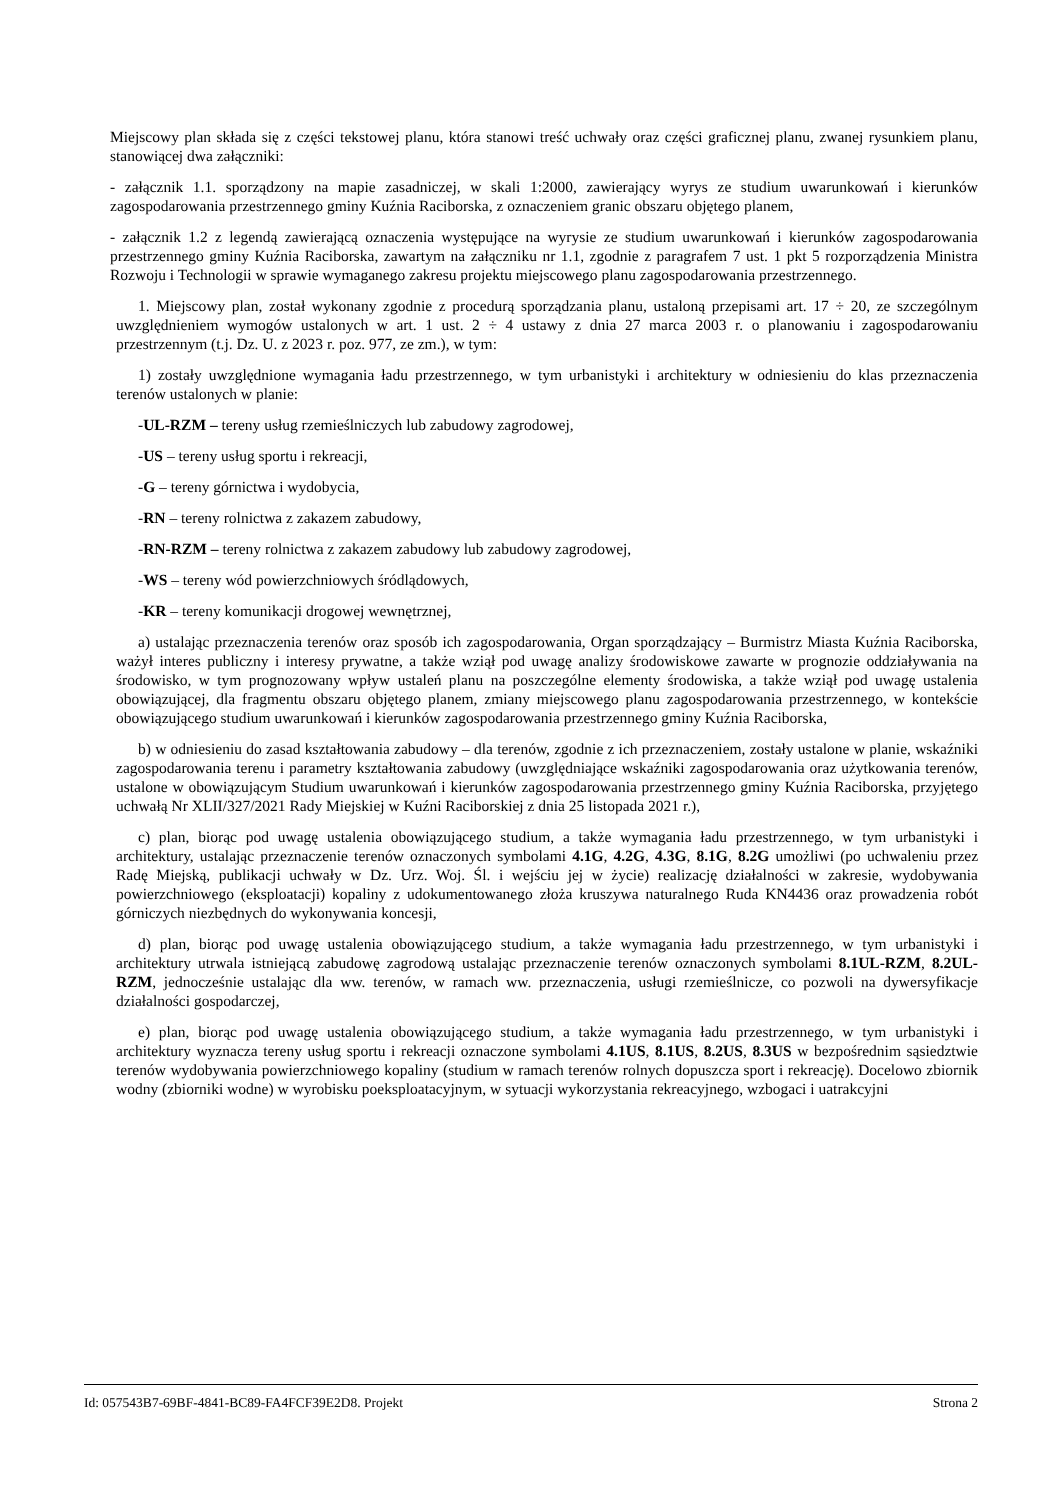Miejscowy plan składa się z części tekstowej planu, która stanowi treść uchwały oraz części graficznej planu, zwanej rysunkiem planu, stanowiącej dwa załączniki:
- załącznik 1.1. sporządzony na mapie zasadniczej, w skali 1:2000, zawierający wyrys ze studium uwarunkowań i kierunków zagospodarowania przestrzennego gminy Kuźnia Raciborska, z oznaczeniem granic obszaru objętego planem,
- załącznik 1.2 z legendą zawierającą oznaczenia występujące na wyrysie ze studium uwarunkowań i kierunków zagospodarowania przestrzennego gminy Kuźnia Raciborska, zawartym na załączniku nr 1.1, zgodnie z paragrafem 7 ust. 1 pkt 5 rozporządzenia Ministra Rozwoju i Technologii w sprawie wymaganego zakresu projektu miejscowego planu zagospodarowania przestrzennego.
1. Miejscowy plan, został wykonany zgodnie z procedurą sporządzania planu, ustaloną przepisami art. 17 ÷ 20, ze szczególnym uwzględnieniem wymogów ustalonych w art. 1 ust. 2 ÷ 4 ustawy z dnia 27 marca 2003 r. o planowaniu i zagospodarowaniu przestrzennym (t.j. Dz. U. z 2023 r. poz. 977, ze zm.), w tym:
1) zostały uwzględnione wymagania ładu przestrzennego, w tym urbanistyki i architektury w odniesieniu do klas przeznaczenia terenów ustalonych w planie:
-UL-RZM – tereny usług rzemieślniczych lub zabudowy zagrodowej,
-US – tereny usług sportu i rekreacji,
-G – tereny górnictwa i wydobycia,
-RN – tereny rolnictwa z zakazem zabudowy,
-RN-RZM – tereny rolnictwa z zakazem zabudowy lub zabudowy zagrodowej,
-WS – tereny wód powierzchniowych śródlądowych,
-KR – tereny komunikacji drogowej wewnętrznej,
a) ustalając przeznaczenia terenów oraz sposób ich zagospodarowania, Organ sporządzający – Burmistrz Miasta Kuźnia Raciborska, ważył interes publiczny i interesy prywatne, a także wziął pod uwagę analizy środowiskowe zawarte w prognozie oddziaływania na środowisko, w tym prognozowany wpływ ustaleń planu na poszczególne elementy środowiska, a także wziął pod uwagę ustalenia obowiązującej, dla fragmentu obszaru objętego planem, zmiany miejscowego planu zagospodarowania przestrzennego, w kontekście obowiązującego studium uwarunkowań i kierunków zagospodarowania przestrzennego gminy Kuźnia Raciborska,
b) w odniesieniu do zasad kształtowania zabudowy – dla terenów, zgodnie z ich przeznaczeniem, zostały ustalone w planie, wskaźniki zagospodarowania terenu i parametry kształtowania zabudowy (uwzględniające wskaźniki zagospodarowania oraz użytkowania terenów, ustalone w obowiązującym Studium uwarunkowań i kierunków zagospodarowania przestrzennego gminy Kuźnia Raciborska, przyjętego uchwałą Nr XLII/327/2021 Rady Miejskiej w Kuźni Raciborskiej z dnia 25 listopada 2021 r.),
c) plan, biorąc pod uwagę ustalenia obowiązującego studium, a także wymagania ładu przestrzennego, w tym urbanistyki i architektury, ustalając przeznaczenie terenów oznaczonych symbolami 4.1G, 4.2G, 4.3G, 8.1G, 8.2G umożliwi (po uchwaleniu przez Radę Miejską, publikacji uchwały w Dz. Urz. Woj. Śl. i wejściu jej w życie) realizację działalności w zakresie, wydobywania powierzchniowego (eksploatacji) kopaliny z udokumentowanego złoża kruszywa naturalnego Ruda KN4436 oraz prowadzenia robót górniczych niezbędnych do wykonywania koncesji,
d) plan, biorąc pod uwagę ustalenia obowiązującego studium, a także wymagania ładu przestrzennego, w tym urbanistyki i architektury utrwala istniejącą zabudowę zagrodową ustalając przeznaczenie terenów oznaczonych symbolami 8.1UL-RZM, 8.2UL-RZM, jednocześnie ustalając dla ww. terenów, w ramach ww. przeznaczenia, usługi rzemieślnicze, co pozwoli na dywersyfikacje działalności gospodarczej,
e) plan, biorąc pod uwagę ustalenia obowiązującego studium, a także wymagania ładu przestrzennego, w tym urbanistyki i architektury wyznacza tereny usług sportu i rekreacji oznaczone symbolami 4.1US, 8.1US, 8.2US, 8.3US w bezpośrednim sąsiedztwie terenów wydobywania powierzchniowego kopaliny (studium w ramach terenów rolnych dopuszcza sport i rekreację). Docelowo zbiornik wodny (zbiorniki wodne) w wyrobisku poeksploatacyjnym, w sytuacji wykorzystania rekreacyjnego, wzbogaci i uatrakcyjni
Id: 057543B7-69BF-4841-BC89-FA4FCF39E2D8. Projekt Strona 2